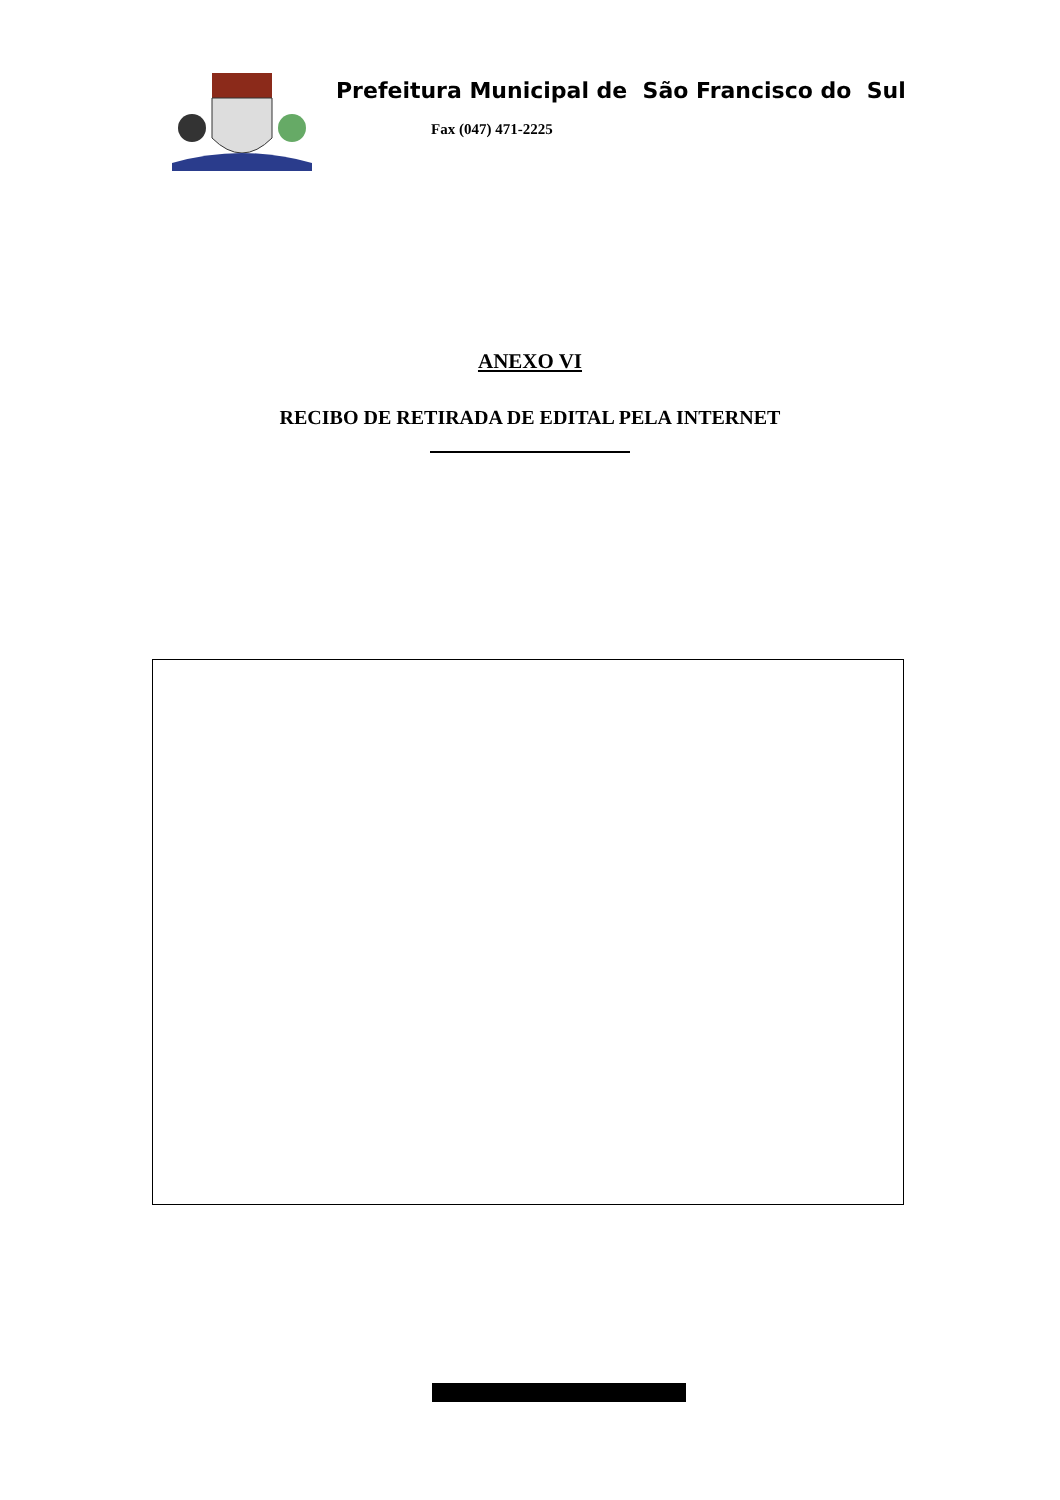Prefeitura Municipal de São Francisco do Sul
Fax (047) 471-2225
ANEXO VI
RECIBO DE RETIRADA DE EDITAL PELA INTERNET